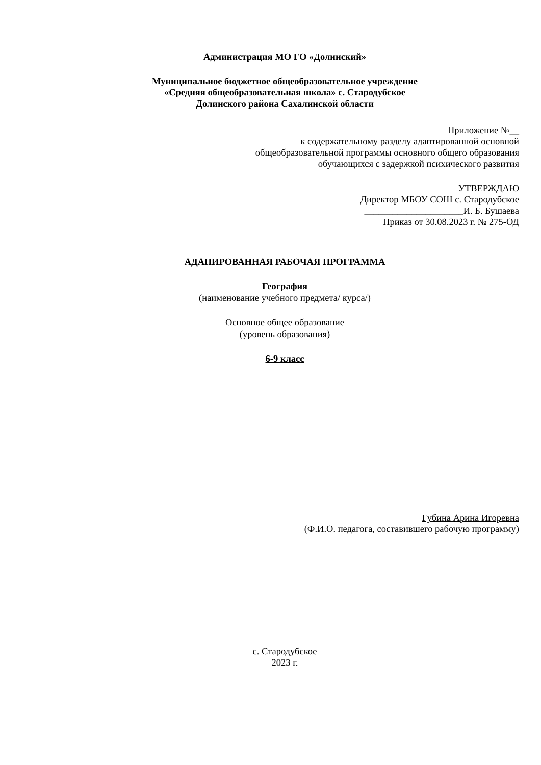Администрация МО ГО «Долинский»
Муниципальное бюджетное общеобразовательное учреждение
«Средняя общеобразовательная школа» с. Стародубское
Долинского района Сахалинской области
Приложение №__
к содержательному разделу адаптированной основной
общеобразовательной программы основного общего образования
обучающихся с задержкой психического развития
УТВЕРЖДАЮ
Директор МБОУ СОШ с. Стародубское
_____________________И. Б. Бушаева
Приказ от 30.08.2023 г. № 275-ОД
АДАПИРОВАННАЯ РАБОЧАЯ ПРОГРАММА
География
(наименование учебного предмета/ курса/)
Основное общее образование
(уровень образования)
6-9 класс
Губина Арина Игоревна
(Ф.И.О. педагога, составившего рабочую программу)
с. Стародубское
2023 г.